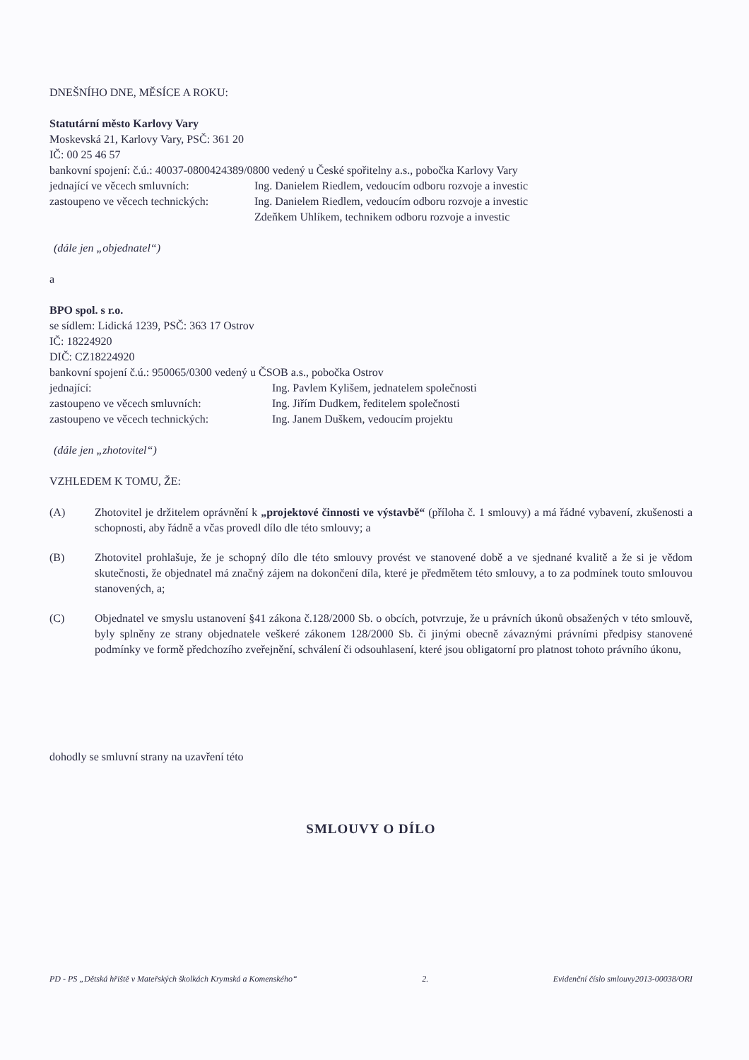DNEŠNÍHO DNE, MĚSÍCE A ROKU:
Statutární město Karlovy Vary
Moskevská 21, Karlovy Vary, PSČ: 361 20
IČ: 00 25 46 57
bankovní spojení: č.ú.: 40037-0800424389/0800 vedený u České spořitelny a.s., pobočka Karlovy Vary
jednající ve věcech smluvních: Ing. Danielem Riedlem, vedoucím odboru rozvoje a investic
zastoupeno ve věcech technických: Ing. Danielem Riedlem, vedoucím odboru rozvoje a investic
Zdeňkem Uhlíkem, technikem odboru rozvoje a investic
(dále jen „objednatel“)
a
BPO spol. s r.o.
se sídlem: Lidická 1239, PSČ: 363 17 Ostrov
IČ: 18224920
DIČ: CZ18224920
bankovní spojení č.ú.: 950065/0300 vedený u ČSOB a.s., pobočka Ostrov
jednající: Ing. Pavlem Kylišem, jednatelem společnosti
zastoupeno ve věcech smluvních: Ing. Jiřím Dudkem, ředitelem společnosti
zastoupeno ve věcech technických: Ing. Janem Duškem, vedoucím projektu
(dále jen „zhotovitel“)
VZHLEDEM K TOMU, ŽE:
(A) Zhotovitel je držitelem oprávnění k „projektové činnosti ve výstavbě“ (příloha č. 1 smlouvy) a má řádné vybavení, zkušenosti a schopnosti, aby řádně a včas provedl dílo dle této smlouvy; a
(B) Zhotovitel prohlašuje, že je schopný dílo dle této smlouvy provést ve stanovené době a ve sjednané kvalitě a že si je vědom skutečnosti, že objednatel má značný zájem na dokončení díla, které je předmětem této smlouvy, a to za podmínek touto smlouvou stanovených, a;
(C) Objednatel ve smyslu ustanovení §41 zákona č.128/2000 Sb. o obcích, potvrzuje, že u právních úkonů obsažených v této smlouvě, byly splněny ze strany objednatele veškeré zákonem 128/2000 Sb. či jinými obecně závaznými právními předpisy stanovené podmínky ve formě předchozího zveřejnění, schválení či odsouhlasení, které jsou obligatorní pro platnost tohoto právního úkonu,
dohodly se smluvní strany na uzavření této
SMLOUVY O DÍLO
PD - PS „Dětská hřiště v Mateřských školkách Krymská a Komenského“2. Evidenční číslo smlouvy2013-00038/ORI